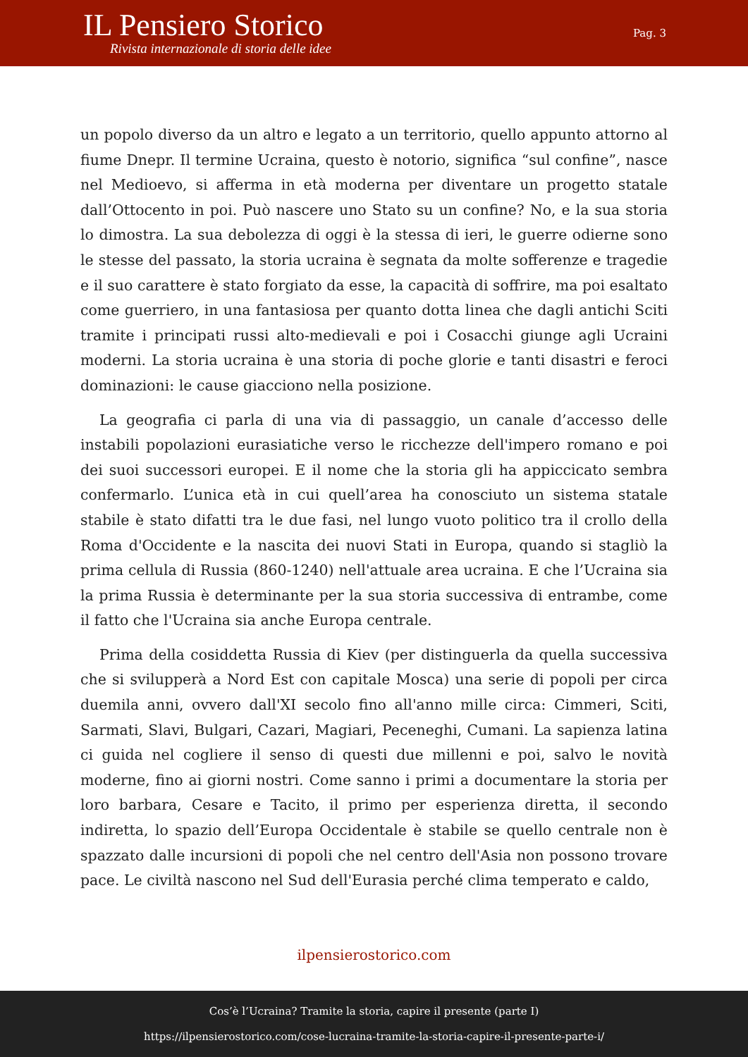IL Pensiero Storico
Rivista internazionale di storia delle idee
Pag. 3
un popolo diverso da un altro e legato a un territorio, quello appunto attorno al fiume Dnepr. Il termine Ucraina, questo è notorio, significa “sul confine”, nasce nel Medioevo, si afferma in età moderna per diventare un progetto statale dall’Ottocento in poi. Può nascere uno Stato su un confine? No, e la sua storia lo dimostra. La sua debolezza di oggi è la stessa di ieri, le guerre odierne sono le stesse del passato, la storia ucraina è segnata da molte sofferenze e tragedie e il suo carattere è stato forgiato da esse, la capacità di soffrire, ma poi esaltato come guerriero, in una fantasiosa per quanto dotta linea che dagli antichi Sciti tramite i principati russi alto-medievali e poi i Cosacchi giunge agli Ucraini moderni. La storia ucraina è una storia di poche glorie e tanti disastri e feroci dominazioni: le cause giacciono nella posizione.
La geografia ci parla di una via di passaggio, un canale d’accesso delle instabili popolazioni eurasiatiche verso le ricchezze dell'impero romano e poi dei suoi successori europei. E il nome che la storia gli ha appiccicato sembra confermarlo. L’unica età in cui quell’area ha conosciuto un sistema statale stabile è stato difatti tra le due fasi, nel lungo vuoto politico tra il crollo della Roma d'Occidente e la nascita dei nuovi Stati in Europa, quando si stagliò la prima cellula di Russia (860-1240) nell'attuale area ucraina. E che l’Ucraina sia la prima Russia è determinante per la sua storia successiva di entrambe, come il fatto che l'Ucraina sia anche Europa centrale.
Prima della cosiddetta Russia di Kiev (per distinguerla da quella successiva che si svilupperà a Nord Est con capitale Mosca) una serie di popoli per circa duemila anni, ovvero dall'XI secolo fino all'anno mille circa: Cimmeri, Sciti, Sarmati, Slavi, Bulgari, Cazari, Magiari, Peceneghi, Cumani. La sapienza latina ci guida nel cogliere il senso di questi due millenni e poi, salvo le novità moderne, fino ai giorni nostri. Come sanno i primi a documentare la storia per loro barbara, Cesare e Tacito, il primo per esperienza diretta, il secondo indiretta, lo spazio dell’Europa Occidentale è stabile se quello centrale non è spazzato dalle incursioni di popoli che nel centro dell'Asia non possono trovare pace. Le civiltà nascono nel Sud dell'Eurasia perché clima temperato e caldo,
ilpensierostorico.com
Cos’è l’Ucraina? Tramite la storia, capire il presente (parte I)
https://ilpensierostorico.com/cose-lucraina-tramite-la-storia-capire-il-presente-parte-i/